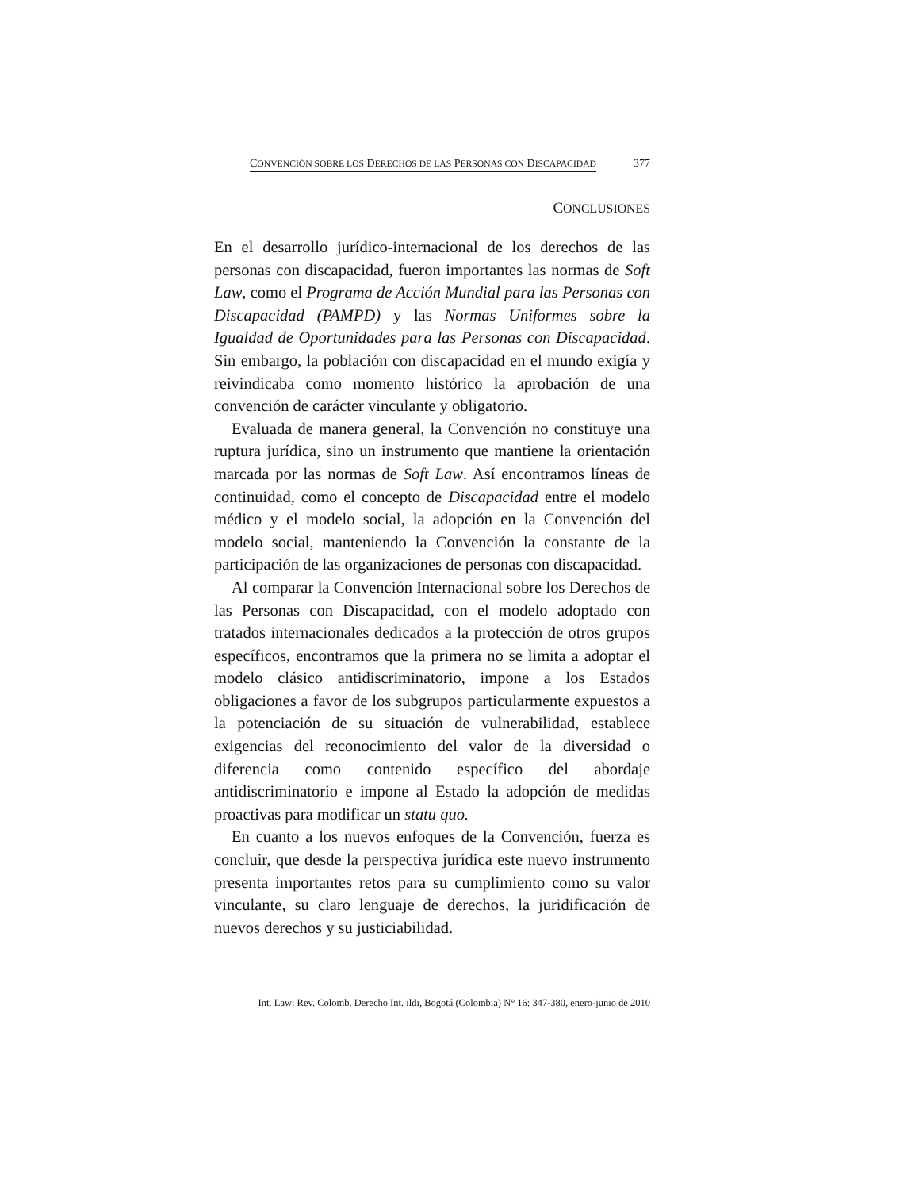CONVENCIÓN SOBRE LOS DERECHOS DE LAS PERSONAS CON DISCAPACIDAD 377
CONCLUSIONES
En el desarrollo jurídico-internacional de los derechos de las personas con discapacidad, fueron importantes las normas de Soft Law, como el Programa de Acción Mundial para las Personas con Discapacidad (PAMPD) y las Normas Uniformes sobre la Igualdad de Oportunidades para las Personas con Discapacidad. Sin embargo, la población con discapacidad en el mundo exigía y reivindicaba como momento histórico la aprobación de una convención de carácter vinculante y obligatorio.
Evaluada de manera general, la Convención no constituye una ruptura jurídica, sino un instrumento que mantiene la orientación marcada por las normas de Soft Law. Así encontramos líneas de continuidad, como el concepto de Discapacidad entre el modelo médico y el modelo social, la adopción en la Convención del modelo social, manteniendo la Convención la constante de la participación de las organizaciones de personas con discapacidad.
Al comparar la Convención Internacional sobre los Derechos de las Personas con Discapacidad, con el modelo adoptado con tratados internacionales dedicados a la protección de otros grupos específicos, encontramos que la primera no se limita a adoptar el modelo clásico antidiscriminatorio, impone a los Estados obligaciones a favor de los subgrupos particularmente expuestos a la potenciación de su situación de vulnerabilidad, establece exigencias del reconocimiento del valor de la diversidad o diferencia como contenido específico del abordaje antidiscriminatorio e impone al Estado la adopción de medidas proactivas para modificar un statu quo.
En cuanto a los nuevos enfoques de la Convención, fuerza es concluir, que desde la perspectiva jurídica este nuevo instrumento presenta importantes retos para su cumplimiento como su valor vinculante, su claro lenguaje de derechos, la juridificación de nuevos derechos y su justiciabilidad.
Int. Law: Rev. Colomb. Derecho Int. ildi, Bogotá (Colombia) N° 16: 347-380, enero-junio de 2010